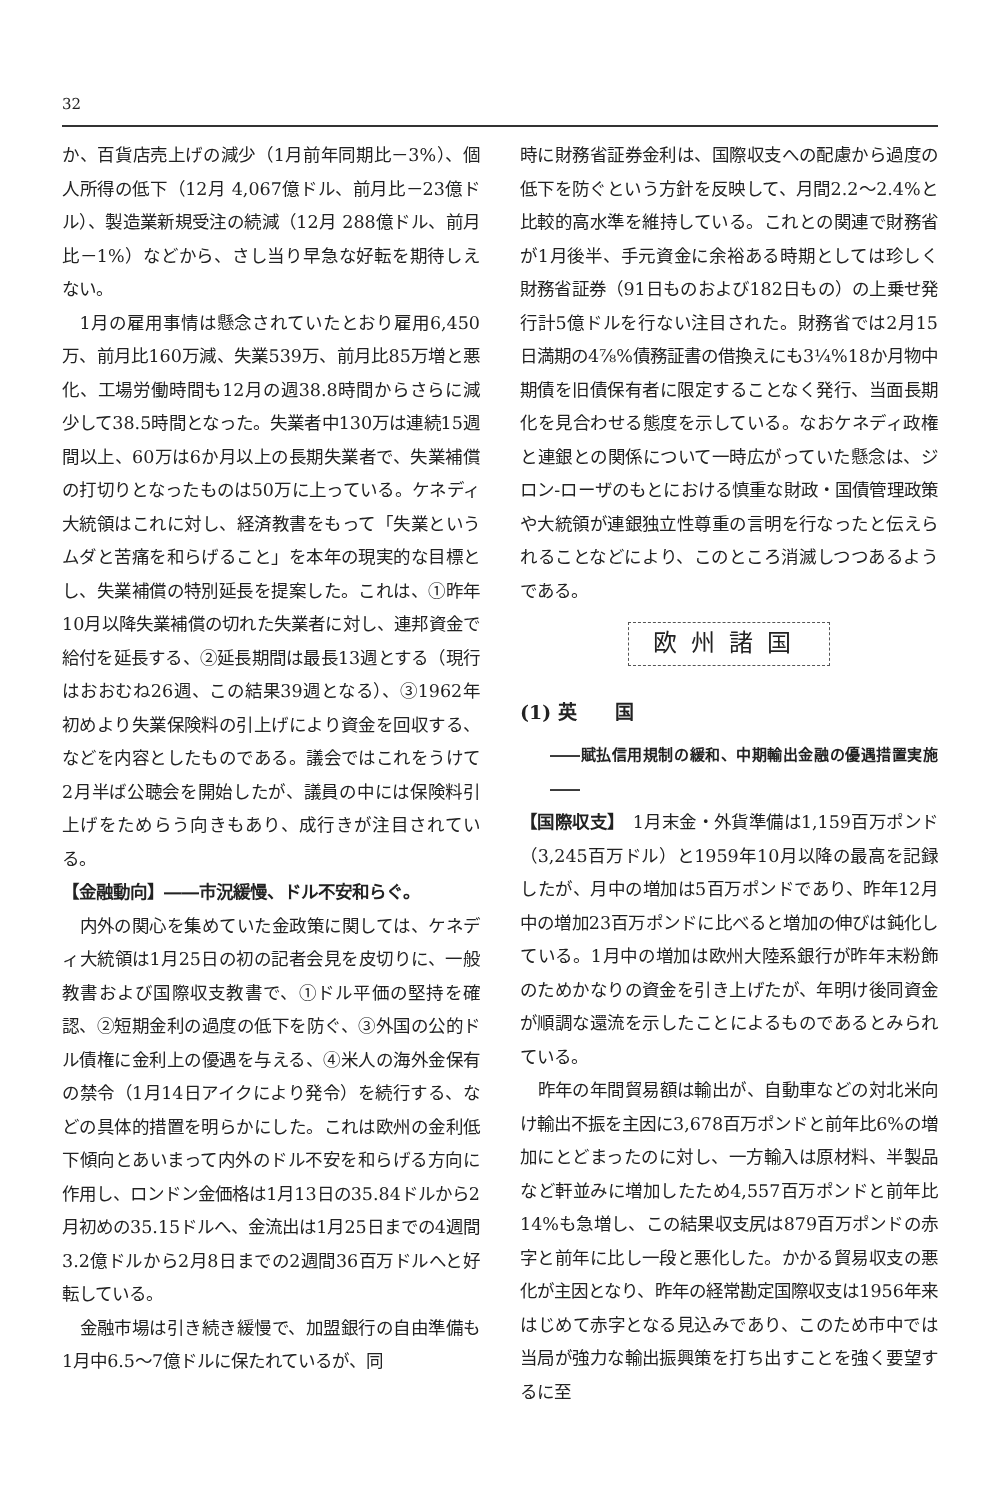32
か、百貨店売上げの減少（1月前年同期比－3%）、個人所得の低下（12月 4,067億ドル、前月比－23億ドル）、製造業新規受注の続減（12月 288億ドル、前月比－1%）などから、さし当り早急な好転を期待しえない。
1月の雇用事情は懸念されていたとおり雇用6,450万、前月比160万減、失業539万、前月比85万増と悪化、工場労働時間も12月の週38.8時間からさらに減少して38.5時間となった。失業者中130万は連続15週間以上、60万は6か月以上の長期失業者で、失業補償の打切りとなったものは50万に上っている。ケネディ大統領はこれに対し、経済教書をもって「失業というムダと苦痛を和らげること」を本年の現実的な目標とし、失業補償の特別延長を提案した。これは、①昨年10月以降失業補償の切れた失業者に対し、連邦資金で給付を延長する、②延長期間は最長13週とする（現行はおおむね26週、この結果39週となる）、③1962年初めより失業保険料の引上げにより資金を回収する、などを内容としたものである。議会ではこれをうけて2月半ば公聴会を開始したが、議員の中には保険料引上げをためらう向きもあり、成行きが注目されている。
【金融動向】――市況緩慢、ドル不安和らぐ。
内外の関心を集めていた金政策に関しては、ケネディ大統領は1月25日の初の記者会見を皮切りに、一般教書および国際収支教書で、①ドル平価の堅持を確認、②短期金利の過度の低下を防ぐ、③外国の公的ドル債権に金利上の優遇を与える、④米人の海外金保有の禁令（1月14日アイクにより発令）を続行する、などの具体的措置を明らかにした。これは欧州の金利低下傾向とあいまって内外のドル不安を和らげる方向に作用し、ロンドン金価格は1月13日の35.84ドルから2月初めの35.15ドルへ、金流出は1月25日までの4週間3.2億ドルから2月8日までの2週間36百万ドルへと好転している。
金融市場は引き続き緩慢で、加盟銀行の自由準備も1月中6.5～7億ドルに保たれているが、同
時に財務省証券金利は、国際収支への配慮から過度の低下を防ぐという方針を反映して、月間2.2～2.4%と比較的高水準を維持している。これとの関連で財務省が1月後半、手元資金に余裕ある時期としては珍しく財務省証券（91日ものおよび182日もの）の上乗せ発行計5億ドルを行ない注目された。財務省では2月15日満期の4⅞%債務証書の借換えにも3¼%18か月物中期債を旧債保有者に限定することなく発行、当面長期化を見合わせる態度を示している。なおケネディ政権と連銀との関係について一時広がっていた懸念は、ジロン-ローザのもとにおける慎重な財政・国債管理政策や大統領が連銀独立性尊重の言明を行なったと伝えられることなどにより、このところ消滅しつつあるようである。
欧州諸国
(1) 英　　国
――賦払信用規制の緩和、中期輸出金融の優遇措置実施――
【国際収支】　1月末金・外貨準備は1,159百万ポンド（3,245百万ドル）と1959年10月以降の最高を記録したが、月中の増加は5百万ポンドであり、昨年12月中の増加23百万ポンドに比べると増加の伸びは鈍化している。1月中の増加は欧州大陸系銀行が昨年末粉飾のためかなりの資金を引き上げたが、年明け後同資金が順調な還流を示したことによるものであるとみられている。
昨年の年間貿易額は輸出が、自動車などの対北米向け輸出不振を主因に3,678百万ポンドと前年比6%の増加にとどまったのに対し、一方輸入は原材料、半製品など軒並みに増加したため4,557百万ポンドと前年比14%も急増し、この結果収支尻は879百万ポンドの赤字と前年に比し一段と悪化した。かかる貿易収支の悪化が主因となり、昨年の経常勘定国際収支は1956年来はじめて赤字となる見込みであり、このため市中では当局が強力な輸出振興策を打ち出すことを強く要望するに至